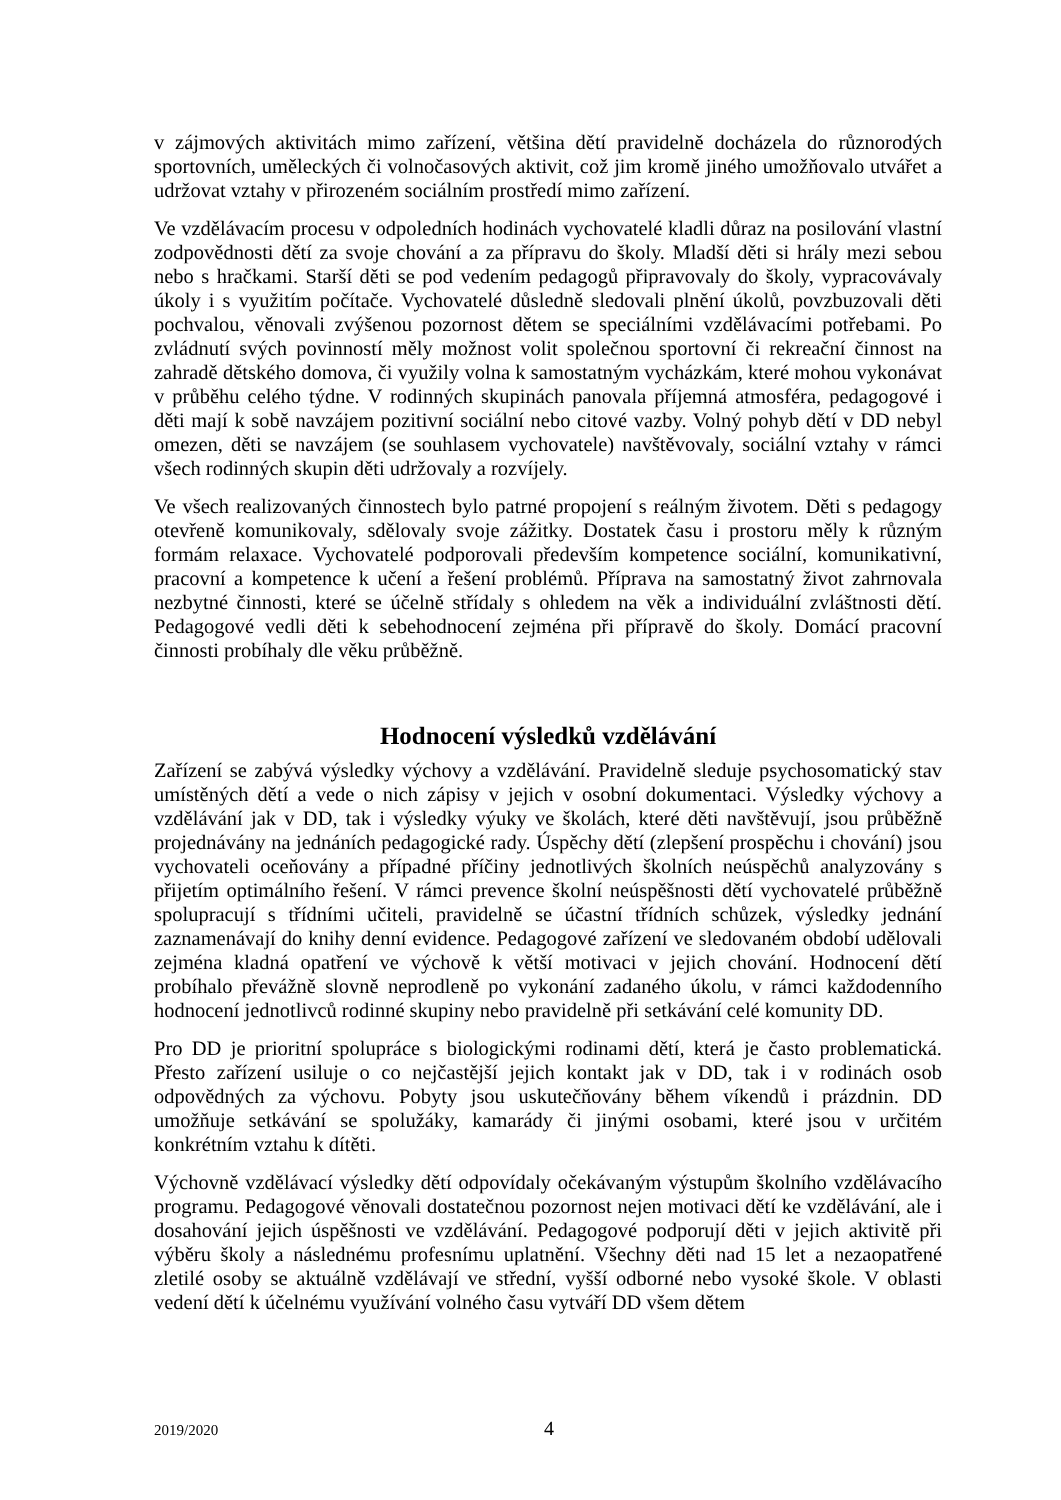v zájmových aktivitách mimo zařízení, většina dětí pravidelně docházela do různorodých sportovních, uměleckých či volnočasových aktivit, což jim kromě jiného umožňovalo utvářet a udržovat vztahy v přirozeném sociálním prostředí mimo zařízení.
Ve vzdělávacím procesu v odpoledních hodinách vychovatelé kladli důraz na posilování vlastní zodpovědnosti dětí za svoje chování a za přípravu do školy. Mladší děti si hrály mezi sebou nebo s hračkami. Starší děti se pod vedením pedagogů připravovaly do školy, vypracovávaly úkoly i s využitím počítače. Vychovatelé důsledně sledovali plnění úkolů, povzbuzovali děti pochvalou, věnovali zvýšenou pozornost dětem se speciálními vzdělávacími potřebami. Po zvládnutí svých povinností měly možnost volit společnou sportovní či rekreační činnost na zahradě dětského domova, či využily volna k samostatným vycházkám, které mohou vykonávat v průběhu celého týdne. V rodinných skupinách panovala příjemná atmosféra, pedagogové i děti mají k sobě navzájem pozitivní sociální nebo citové vazby. Volný pohyb dětí v DD nebyl omezen, děti se navzájem (se souhlasem vychovatele) navštěvovaly, sociální vztahy v rámci všech rodinných skupin děti udržovaly a rozvíjely.
Ve všech realizovaných činnostech bylo patrné propojení s reálným životem. Děti s pedagogy otevřeně komunikovaly, sdělovaly svoje zážitky. Dostatek času i prostoru měly k různým formám relaxace. Vychovatelé podporovali především kompetence sociální, komunikativní, pracovní a kompetence k učení a řešení problémů. Příprava na samostatný život zahrnovala nezbytné činnosti, které se účelně střídaly s ohledem na věk a individuální zvláštnosti dětí. Pedagogové vedli děti k sebehodnocení zejména při přípravě do školy. Domácí pracovní činnosti probíhaly dle věku průběžně.
Hodnocení výsledků vzdělávání
Zařízení se zabývá výsledky výchovy a vzdělávání. Pravidelně sleduje psychosomatický stav umístěných dětí a vede o nich zápisy v jejich v osobní dokumentaci. Výsledky výchovy a vzdělávání jak v DD, tak i výsledky výuky ve školách, které děti navštěvují, jsou průběžně projednávány na jednáních pedagogické rady. Úspěchy dětí (zlepšení prospěchu i chování) jsou vychovateli oceňovány a případné příčiny jednotlivých školních neúspěchů analyzovány s přijetím optimálního řešení. V rámci prevence školní neúspěšnosti dětí vychovatelé průběžně spolupracují s třídními učiteli, pravidelně se účastní třídních schůzek, výsledky jednání zaznamenávají do knihy denní evidence. Pedagogové zařízení ve sledovaném období udělovali zejména kladná opatření ve výchově k větší motivaci v jejich chování. Hodnocení dětí probíhalo převážně slovně neprodleně po vykonání zadaného úkolu, v rámci každodenního hodnocení jednotlivců rodinné skupiny nebo pravidelně při setkávání celé komunity DD.
Pro DD je prioritní spolupráce s biologickými rodinami dětí, která je často problematická. Přesto zařízení usiluje o co nejčastější jejich kontakt jak v DD, tak i v rodinách osob odpovědných za výchovu. Pobyty jsou uskutečňovány během víkendů i prázdnin. DD umožňuje setkávání se spolužáky, kamarády či jinými osobami, které jsou v určitém konkrétním vztahu k dítěti.
Výchovně vzdělávací výsledky dětí odpovídaly očekávaným výstupům školního vzdělávacího programu. Pedagogové věnovali dostatečnou pozornost nejen motivaci dětí ke vzdělávání, ale i dosahování jejich úspěšnosti ve vzdělávání. Pedagogové podporují děti v jejich aktivitě při výběru školy a následnému profesnímu uplatnění. Všechny děti nad 15 let a nezaopatřené zletilé osoby se aktuálně vzdělávají ve střední, vyšší odborné nebo vysoké škole. V oblasti vedení dětí k účelnému využívání volného času vytváří DD všem dětem
2019/2020 4